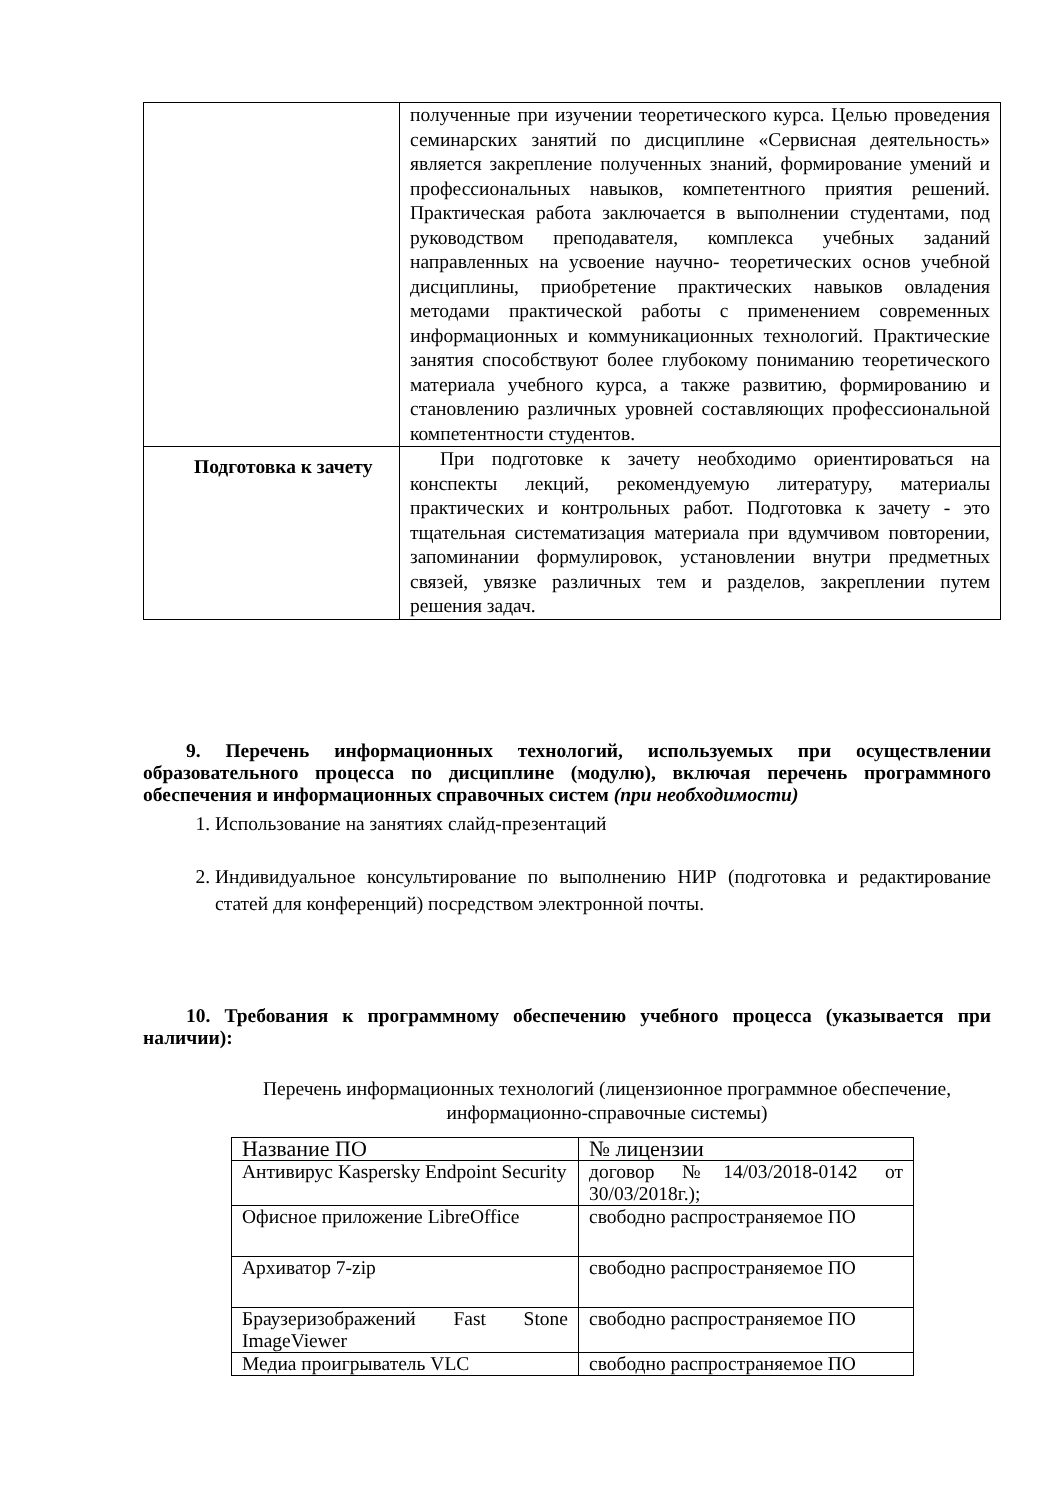| | полученные при изучении теоретического курса. Целью проведения семинарских занятий по дисциплине «Сервисная деятельность» является закрепление полученных знаний, формирование умений и профессиональных навыков, компетентного приятия решений. Практическая работа заключается в выполнении студентами, под руководством преподавателя, комплекса учебных заданий направленных на усвоение научно- теоретических основ учебной дисциплины, приобретение практических навыков овладения методами практической работы с применением современных информационных и коммуникационных технологий. Практические занятия способствуют более глубокому пониманию теоретического материала учебного курса, а также развитию, формированию и становлению различных уровней составляющих профессиональной компетентности студентов. |
| Подготовка к зачету | При подготовке к зачету необходимо ориентироваться на конспекты лекций, рекомендуемую литературу, материалы практических и контрольных работ. Подготовка к зачету - это тщательная систематизация материала при вдумчивом повторении, запоминании формулировок, установлении внутри предметных связей, увязке различных тем и разделов, закреплении путем решения задач. |
9. Перечень информационных технологий, используемых при осуществлении образовательного процесса по дисциплине (модулю), включая перечень программного обеспечения и информационных справочных систем (при необходимости)
1. Использование на занятиях слайд-презентаций
2. Индивидуальное консультирование по выполнению НИР (подготовка и редактирование статей для конференций) посредством электронной почты.
10. Требования к программному обеспечению учебного процесса (указывается при наличии):
Перечень информационных технологий (лицензионное программное обеспечение, информационно-справочные системы)
| Название ПО | № лицензии |
| Антивирус Kaspersky Endpoint Security | договор №14/03/2018-0142 от 30/03/2018г.); |
| Офисное приложение LibreOffice | свободно распространяемое ПО |
| Архиватор 7-zip | свободно распространяемое ПО |
| Браузеризображений Fast Stone ImageViewer | свободно распространяемое ПО |
| Медиа проигрыватель VLC | свободно распространяемое ПО |